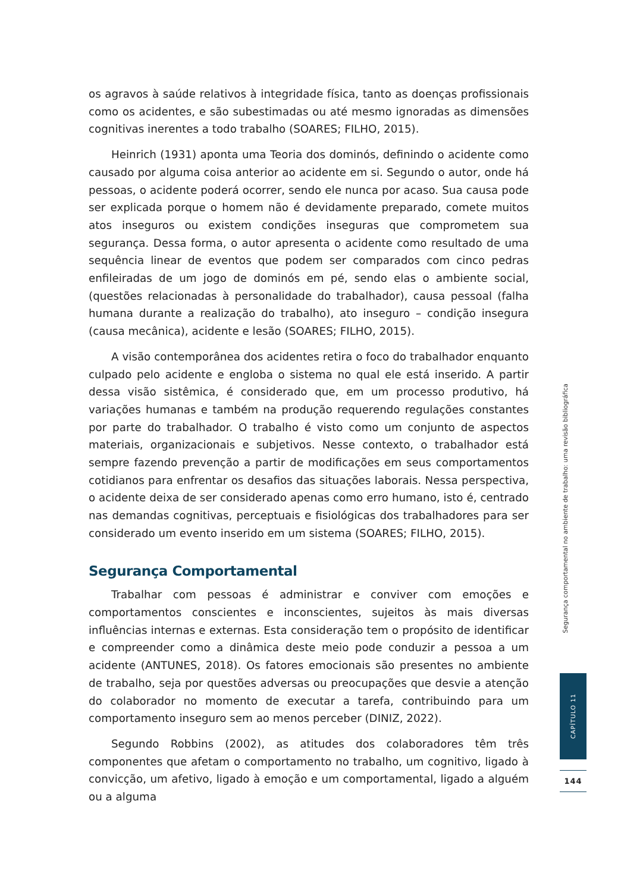os agravos à saúde relativos à integridade física, tanto as doenças profissionais como os acidentes, e são subestimadas ou até mesmo ignoradas as dimensões cognitivas inerentes a todo trabalho (SOARES; FILHO, 2015).
Heinrich (1931) aponta uma Teoria dos dominós, definindo o acidente como causado por alguma coisa anterior ao acidente em si. Segundo o autor, onde há pessoas, o acidente poderá ocorrer, sendo ele nunca por acaso. Sua causa pode ser explicada porque o homem não é devidamente preparado, comete muitos atos inseguros ou existem condições inseguras que comprometem sua segurança. Dessa forma, o autor apresenta o acidente como resultado de uma sequência linear de eventos que podem ser comparados com cinco pedras enfileiradas de um jogo de dominós em pé, sendo elas o ambiente social, (questões relacionadas à personalidade do trabalhador), causa pessoal (falha humana durante a realização do trabalho), ato inseguro – condição insegura (causa mecânica), acidente e lesão (SOARES; FILHO, 2015).
A visão contemporânea dos acidentes retira o foco do trabalhador enquanto culpado pelo acidente e engloba o sistema no qual ele está inserido. A partir dessa visão sistêmica, é considerado que, em um processo produtivo, há variações humanas e também na produção requerendo regulações constantes por parte do trabalhador. O trabalho é visto como um conjunto de aspectos materiais, organizacionais e subjetivos. Nesse contexto, o trabalhador está sempre fazendo prevenção a partir de modificações em seus comportamentos cotidianos para enfrentar os desafios das situações laborais. Nessa perspectiva, o acidente deixa de ser considerado apenas como erro humano, isto é, centrado nas demandas cognitivas, perceptuais e fisiológicas dos trabalhadores para ser considerado um evento inserido em um sistema (SOARES; FILHO, 2015).
Segurança Comportamental
Trabalhar com pessoas é administrar e conviver com emoções e comportamentos conscientes e inconscientes, sujeitos às mais diversas influências internas e externas. Esta consideração tem o propósito de identificar e compreender como a dinâmica deste meio pode conduzir a pessoa a um acidente (ANTUNES, 2018). Os fatores emocionais são presentes no ambiente de trabalho, seja por questões adversas ou preocupações que desvie a atenção do colaborador no momento de executar a tarefa, contribuindo para um comportamento inseguro sem ao menos perceber (DINIZ, 2022).
Segundo Robbins (2002), as atitudes dos colaboradores têm três componentes que afetam o comportamento no trabalho, um cognitivo, ligado à convicção, um afetivo, ligado à emoção e um comportamental, ligado a alguém ou a alguma
Segurança comportamental no ambiente de trabalho: uma revisão bibliográfica
CAPÍTULO 11
144